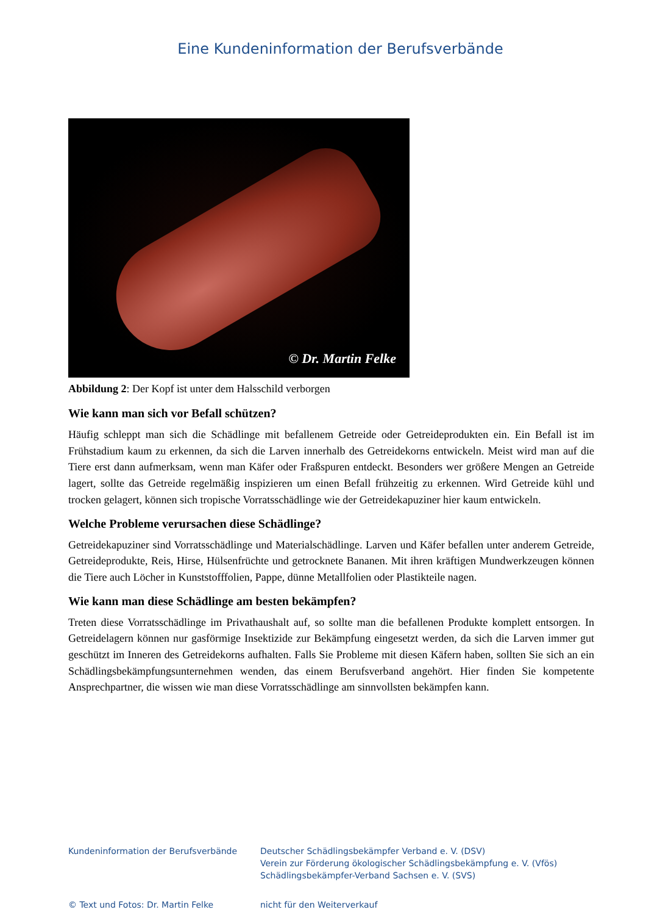Eine Kundeninformation der Berufsverbände
© Dr. Martin Felke
Abbildung 2: Der Kopf ist unter dem Halsschild verborgen
Wie kann man sich vor Befall schützen?
Häufig schleppt man sich die Schädlinge mit befallenem Getreide oder Getreideprodukten ein. Ein Befall ist im Frühstadium kaum zu erkennen, da sich die Larven innerhalb des Getreidekorns entwickeln. Meist wird man auf die Tiere erst dann aufmerksam, wenn man Käfer oder Fraßspuren entdeckt. Besonders wer größere Mengen an Getreide lagert, sollte das Getreide regelmäßig inspizieren um einen Befall frühzeitig zu erkennen. Wird Getreide kühl und trocken gelagert, können sich tropische Vorratsschädlinge wie der Getreidekapuziner hier kaum entwickeln.
Welche Probleme verursachen diese Schädlinge?
Getreidekapuziner sind Vorratsschädlinge und Materialschädlinge. Larven und Käfer befallen unter anderem Getreide, Getreideprodukte, Reis, Hirse, Hülsenfrüchte und getrocknete Bananen. Mit ihren kräftigen Mundwerkzeugen können die Tiere auch Löcher in Kunststofffolien, Pappe, dünne Metallfolien oder Plastikteile nagen.
Wie kann man diese Schädlinge am besten bekämpfen?
Treten diese Vorratsschädlinge im Privathaushalt auf, so sollte man die befallenen Produkte komplett entsorgen. In Getreidelagern können nur gasförmige Insektizide zur Bekämpfung eingesetzt werden, da sich die Larven immer gut geschützt im Inneren des Getreidekorns aufhalten. Falls Sie Probleme mit diesen Käfern haben, sollten Sie sich an ein Schädlingsbekämpfungsunternehmen wenden, das einem Berufsverband angehört. Hier finden Sie kompetente Ansprechpartner, die wissen wie man diese Vorratsschädlinge am sinnvollsten bekämpfen kann.
Kundeninformation der Berufsverbände
Deutscher Schädlingsbekämpfer Verband e. V. (DSV)
Verein zur Förderung ökologischer Schädlingsbekämpfung e. V. (Vfös)
Schädlingsbekämpfer-Verband Sachsen e. V. (SVS)
© Text und Fotos: Dr. Martin Felke
nicht für den Weiterverkauf